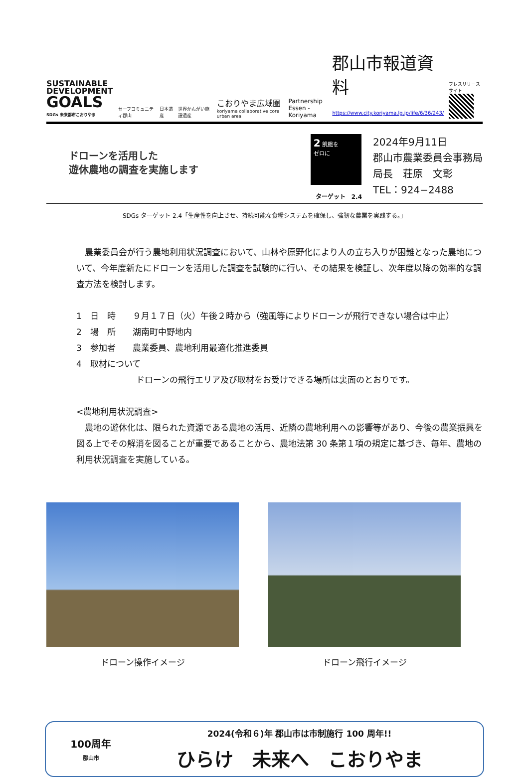SUSTAINABLE
DEVELOPMENT
GOALS
SDGs 未来都市こおりやま
セーフコミュニティ郡山
日本遺産
世界かんがい施設遺産
こおりやま広域圏
koriyama collaborative core urban area
Partnership
Essen - Koriyama
郡山市報道資料
https://www.city.koriyama.lg.jp/life/6/36/243/
プレスリリースサイト
ドローンを活用した
遊休農地の調査を実施します
2 飢餓を
ゼロに
ターゲット　2.4
2024年9月11日
郡山市農業委員会事務局
局長　荘原　文彰
TEL：924−2488
SDGs ターゲット 2.4「生産性を向上させ、持続可能な食糧システムを確保し、強靭な農業を実践する。」
　農業委員会が行う農地利用状況調査において、山林や原野化により人の立ち入りが困難となった農地について、今年度新たにドローンを活用した調査を試験的に行い、その結果を検証し、次年度以降の効率的な調査方法を検討します。
1　日　時　　９月１７日（火）午後２時から（強風等によりドローンが飛行できない場合は中止）
2　場　所　　湖南町中野地内
3　参加者　　農業委員、農地利用最適化推進委員
4　取材について
ドローンの飛行エリア及び取材をお受けできる場所は裏面のとおりです。
<農地利用状況調査>
　農地の遊休化は、限られた資源である農地の活用、近隣の農地利用への影響等があり、今後の農業振興を図る上でその解消を図ることが重要であることから、農地法第 30 条第１項の規定に基づき、毎年、農地の利用状況調査を実施している。
ドローン操作イメージ ドローン飛行イメージ
100周年
郡山市
2024(令和６)年 郡山市は市制施行 100 周年!!
ひらけ　未来へ　こおりやま